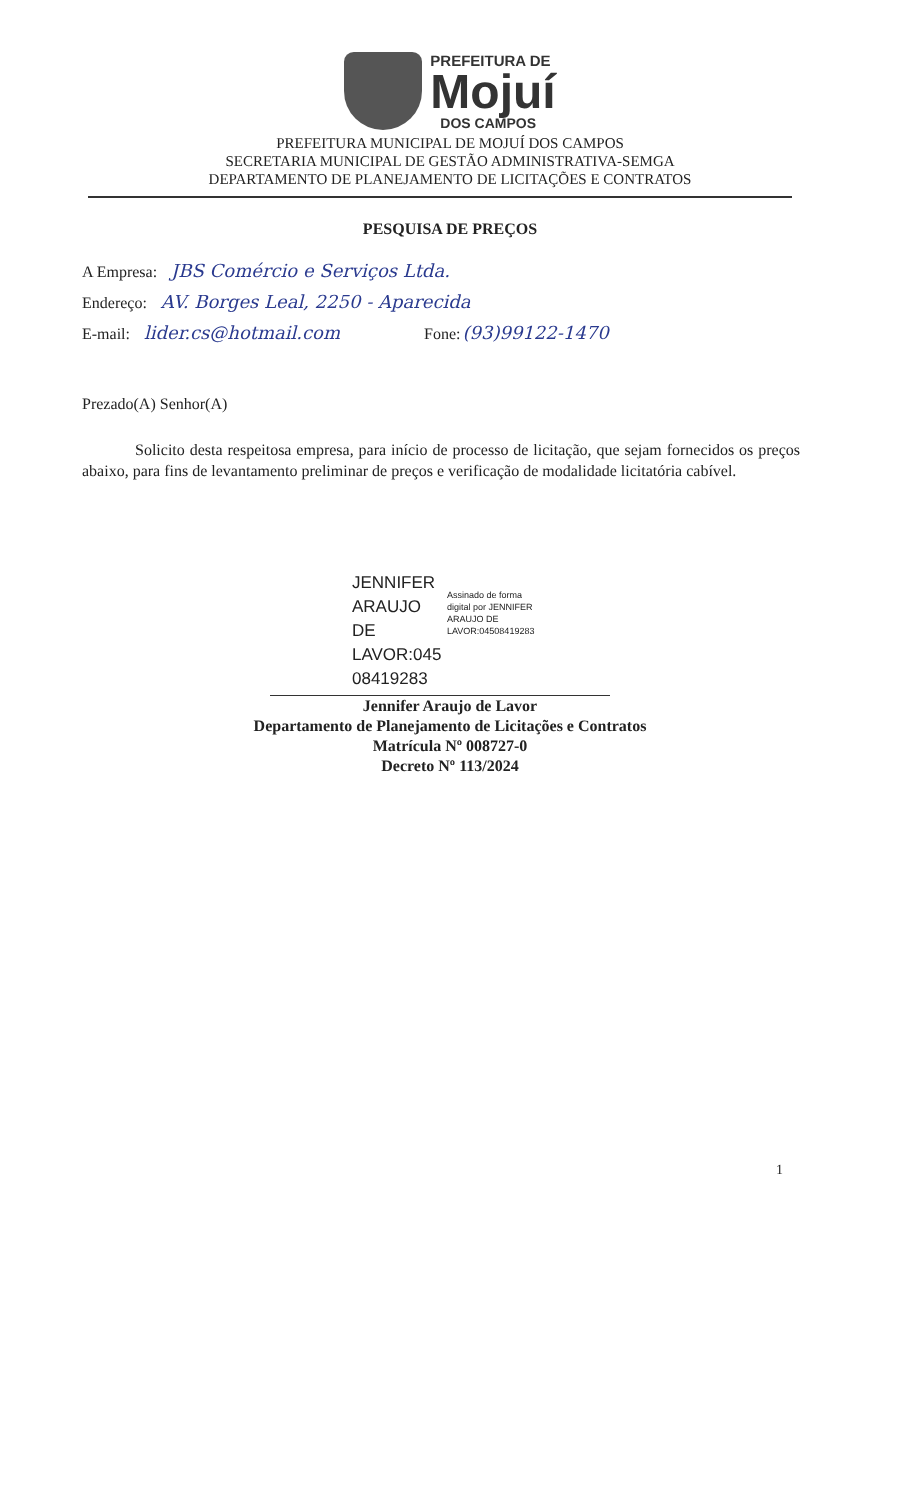PREFEITURA DE
Mojuí
DOS CAMPOS
PREFEITURA MUNICIPAL DE MOJUÍ DOS CAMPOS
SECRETARIA MUNICIPAL DE GESTÃO ADMINISTRATIVA-SEMGA
DEPARTAMENTO DE PLANEJAMENTO DE LICITAÇÕES E CONTRATOS
PESQUISA DE PREÇOS
A Empresa: JBS Comércio e Serviços Ltda.
Endereço: AV. Borges Leal, 2250 - Aparecida
E-mail: lider.cs@hotmail.com Fone:(93)99122-1470
Prezado(A) Senhor(A)
Solicito desta respeitosa empresa, para início de processo de licitação, que sejam fornecidos os preços abaixo, para fins de levantamento preliminar de preços e verificação de modalidade licitatória cabível.
JENNIFER ARAUJO DE LAVOR:045 08419283
Assinado de forma
digital por JENNIFER
ARAUJO DE
LAVOR:04508419283
Jennifer Araujo de Lavor
Departamento de Planejamento de Licitações e Contratos
Matrícula Nº 008727-0
Decreto Nº 113/2024
1